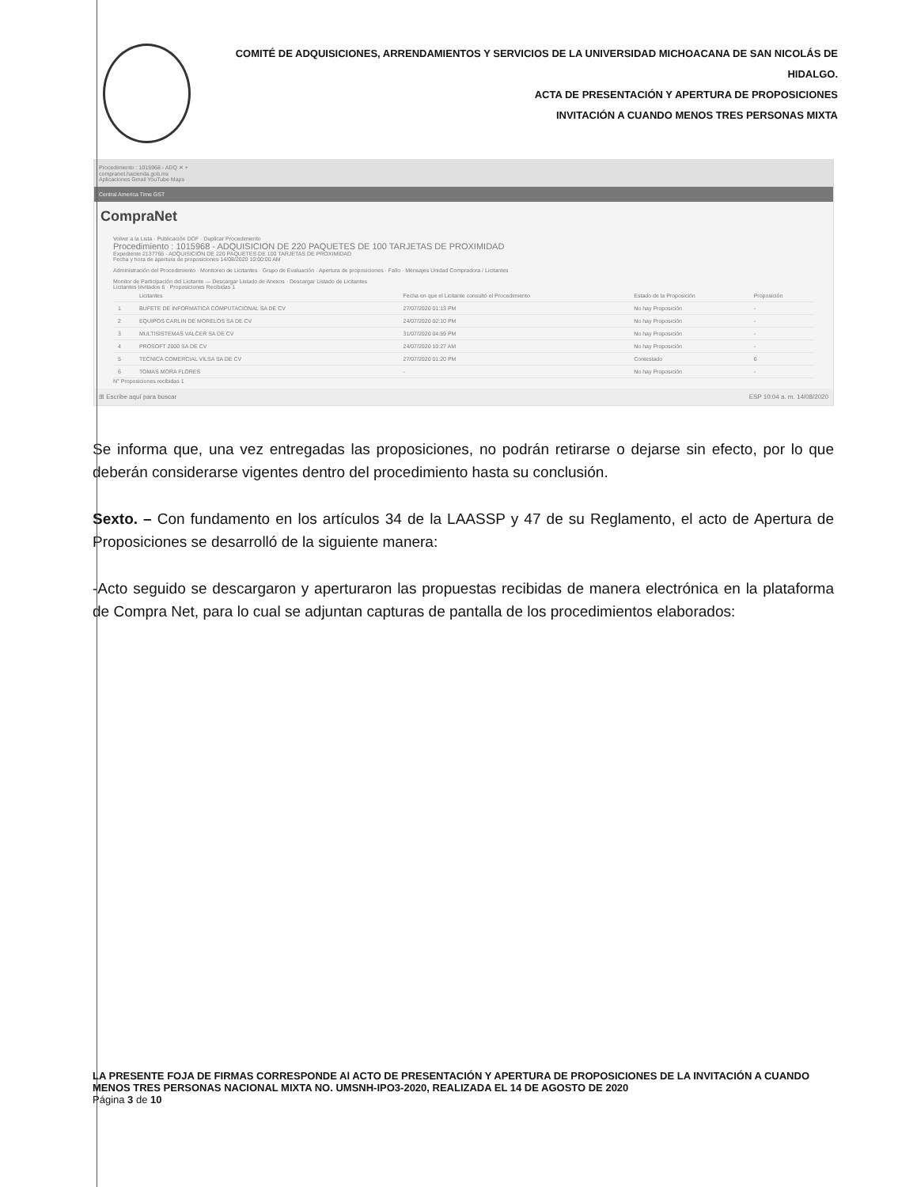COMITÉ DE ADQUISICIONES, ARRENDAMIENTOS Y SERVICIOS DE LA UNIVERSIDAD MICHOACANA DE SAN NICOLÁS DE HIDALGO.
ACTA DE PRESENTACIÓN Y APERTURA DE PROPOSICIONES
INVITACIÓN A CUANDO MENOS TRES PERSONAS MIXTA
Procedimiento : 1015968 - ADQ ✕ +
compranet.hacienda.gob.mx
Aplicaciones Gmail YouTube Maps
Central America Time GST
CompraNet
Volver a la Lista · Publicación DOF · Duplicar Procedimiento
Procedimiento : 1015968 - ADQUISICION DE 220 PAQUETES DE 100 TARJETAS DE PROXIMIDAD
Expediente 2137766 - ADQUISICIÓN DE 220 PAQUETES DE 100 TARJETAS DE PROXIMIDAD
Fecha y hora de apertura de proposiciones 14/08/2020 10:00:00 AM
Administración del Procedimiento · Monitoreo de Licitantes · Grupo de Evaluación · Apertura de proposiciones · Fallo · Mensajes Unidad Compradora / Licitantes
Monitor de Participación del Licitante — Descargar Listado de Anexos · Descargar Listado de Licitantes
Licitantes Invitados 6 · Proposiciones Recibidas 1
| | Licitantes | Fecha en que el Licitante consultó el Procedimiento | Estado de la Proposición | Proposición |
| --- | --- | --- | --- | --- |
| 1 | BUFETE DE INFORMATICA COMPUTACIONAL SA DE CV | 27/07/2020 01:13 PM | No hay Proposición | - |
| 2 | EQUIPOS CARLIN DE MORELOS SA DE CV | 24/07/2020 02:10 PM | No hay Proposición | - |
| 3 | MULTISISTEMAS VALCER SA DE CV | 31/07/2020 04:59 PM | No hay Proposición | - |
| 4 | PROSOFT 2000 SA DE CV | 24/07/2020 10:27 AM | No hay Proposición | - |
| 5 | TECNICA COMERCIAL VILSA SA DE CV | 27/07/2020 01:20 PM | Contestado | 6 |
| 6 | TOMAS MORA FLORES | - | No hay Proposición | - |
N° Proposiciones recibidas 1
⊞ Escribe aquí para buscar ESP 10:04 a. m. 14/08/2020
Se informa que, una vez entregadas las proposiciones, no podrán retirarse o dejarse sin efecto, por lo que deberán considerarse vigentes dentro del procedimiento hasta su conclusión.
Sexto. – Con fundamento en los artículos 34 de la LAASSP y 47 de su Reglamento, el acto de Apertura de Proposiciones se desarrolló de la siguiente manera:
-Acto seguido se descargaron y aperturaron las propuestas recibidas de manera electrónica en la plataforma de Compra Net, para lo cual se adjuntan capturas de pantalla de los procedimientos elaborados:
LA PRESENTE FOJA DE FIRMAS CORRESPONDE Al ACTO DE PRESENTACIÓN Y APERTURA DE PROPOSICIONES DE LA INVITACIÓN A CUANDO MENOS TRES PERSONAS NACIONAL MIXTA NO. UMSNH-IPO3-2020, REALIZADA EL 14 DE AGOSTO DE 2020
Página 3 de 10